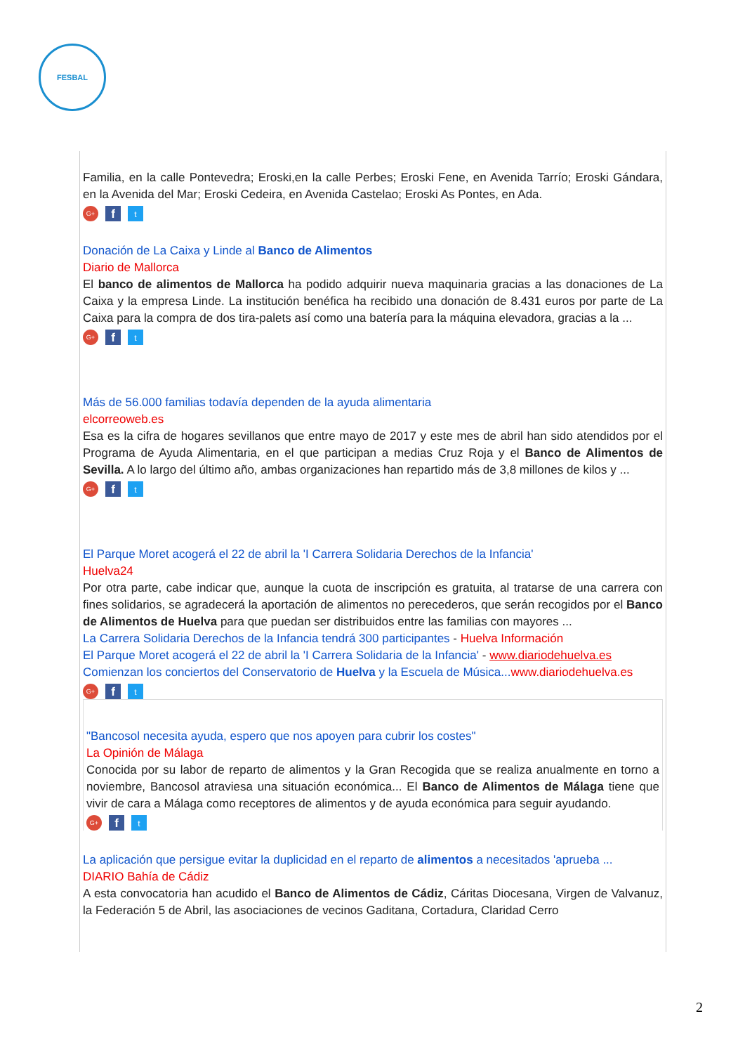FESBAL
Familia, en la calle Pontevedra; Eroski,en la calle Perbes; Eroski Fene, en Avenida Tarrío; Eroski Gándara, en la Avenida del Mar; Eroski Cedeira, en Avenida Castelao; Eroski As Pontes, en Ada.
G+ f t
Donación de La Caixa y Linde al Banco de Alimentos
Diario de Mallorca
El banco de alimentos de Mallorca ha podido adquirir nueva maquinaria gracias a las donaciones de La Caixa y la empresa Linde. La institución benéfica ha recibido una donación de 8.431 euros por parte de La Caixa para la compra de dos tira-palets así como una batería para la máquina elevadora, gracias a la ...
G+ f t
Más de 56.000 familias todavía dependen de la ayuda alimentaria
elcorreoweb.es
Esa es la cifra de hogares sevillanos que entre mayo de 2017 y este mes de abril han sido atendidos por el Programa de Ayuda Alimentaria, en el que participan a medias Cruz Roja y el Banco de Alimentos de Sevilla. A lo largo del último año, ambas organizaciones han repartido más de 3,8 millones de kilos y ...
G+ f t
El Parque Moret acogerá el 22 de abril la 'I Carrera Solidaria Derechos de la Infancia'
Huelva24
Por otra parte, cabe indicar que, aunque la cuota de inscripción es gratuita, al tratarse de una carrera con fines solidarios, se agradecerá la aportación de alimentos no perecederos, que serán recogidos por el Banco de Alimentos de Huelva para que puedan ser distribuidos entre las familias con mayores ...
La Carrera Solidaria Derechos de la Infancia tendrá 300 participantes - Huelva Información
El Parque Moret acogerá el 22 de abril la 'I Carrera Solidaria de la Infancia' - www.diariodehuelva.es
Comienzan los conciertos del Conservatorio de Huelva y la Escuela de Música... www.diariodehuelva.es
G+ f t
"Bancosol necesita ayuda, espero que nos apoyen para cubrir los costes"
La Opinión de Málaga
Conocida por su labor de reparto de alimentos y la Gran Recogida que se realiza anualmente en torno a noviembre, Bancosol atraviesa una situación económica... El Banco de Alimentos de Málaga tiene que vivir de cara a Málaga como receptores de alimentos y de ayuda económica para seguir ayudando.
G+ f t
La aplicación que persigue evitar la duplicidad en el reparto de alimentos a necesitados 'aprueba ...
DIARIO Bahía de Cádiz
A esta convocatoria han acudido el Banco de Alimentos de Cádiz, Cáritas Diocesana, Virgen de Valvanuz, la Federación 5 de Abril, las asociaciones de vecinos Gaditana, Cortadura, Claridad Cerro
2